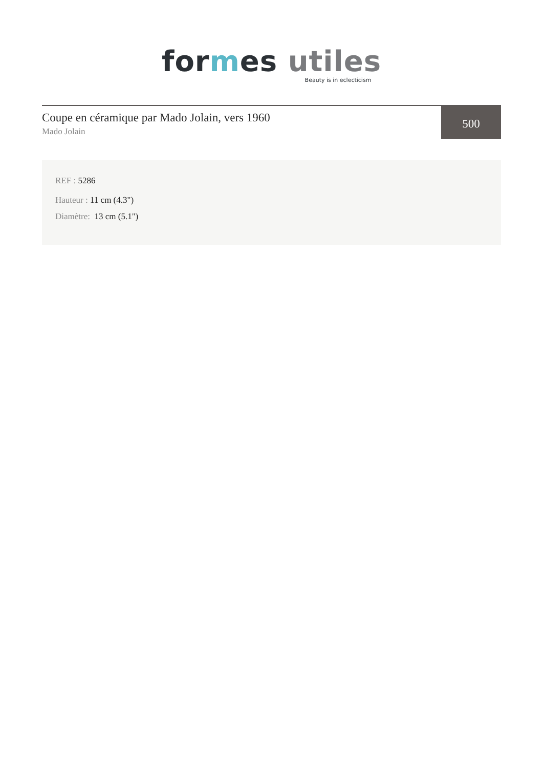for mes utiles
Beauty is in eclecticism
Coupe en céramique par Mado Jolain, vers 1960
Mado Jolain
500
REF : 5286
Hauteur : 11 cm (4.3")
Diamètre: 13 cm (5.1")